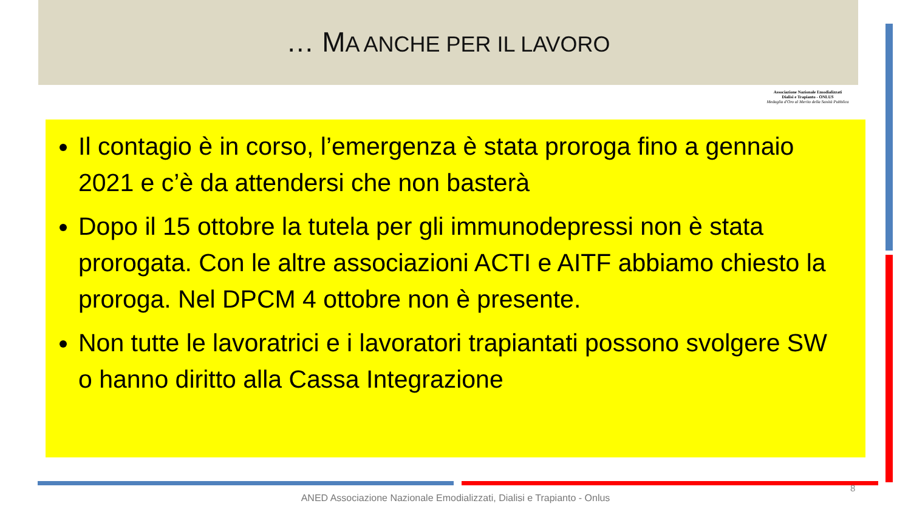… MA ANCHE PER IL LAVORO
Associazione Nazionale Emodializzati
Dialisi e Trapianto - ONLUS
Medaglia d'Oro al Merito della Sanità Pubblica
Il contagio è in corso, l’emergenza è stata proroga fino a gennaio 2021 e c’è da attendersi che non basterà
Dopo il 15 ottobre la tutela per gli immunodepressi non è stata prorogata. Con le altre associazioni ACTI e AITF abbiamo chiesto la proroga. Nel DPCM 4 ottobre non è presente.
Non tutte le lavoratrici e i lavoratori trapiantati possono svolgere SW o hanno diritto alla Cassa Integrazione
8
ANED Associazione Nazionale Emodializzati, Dialisi e Trapianto - Onlus